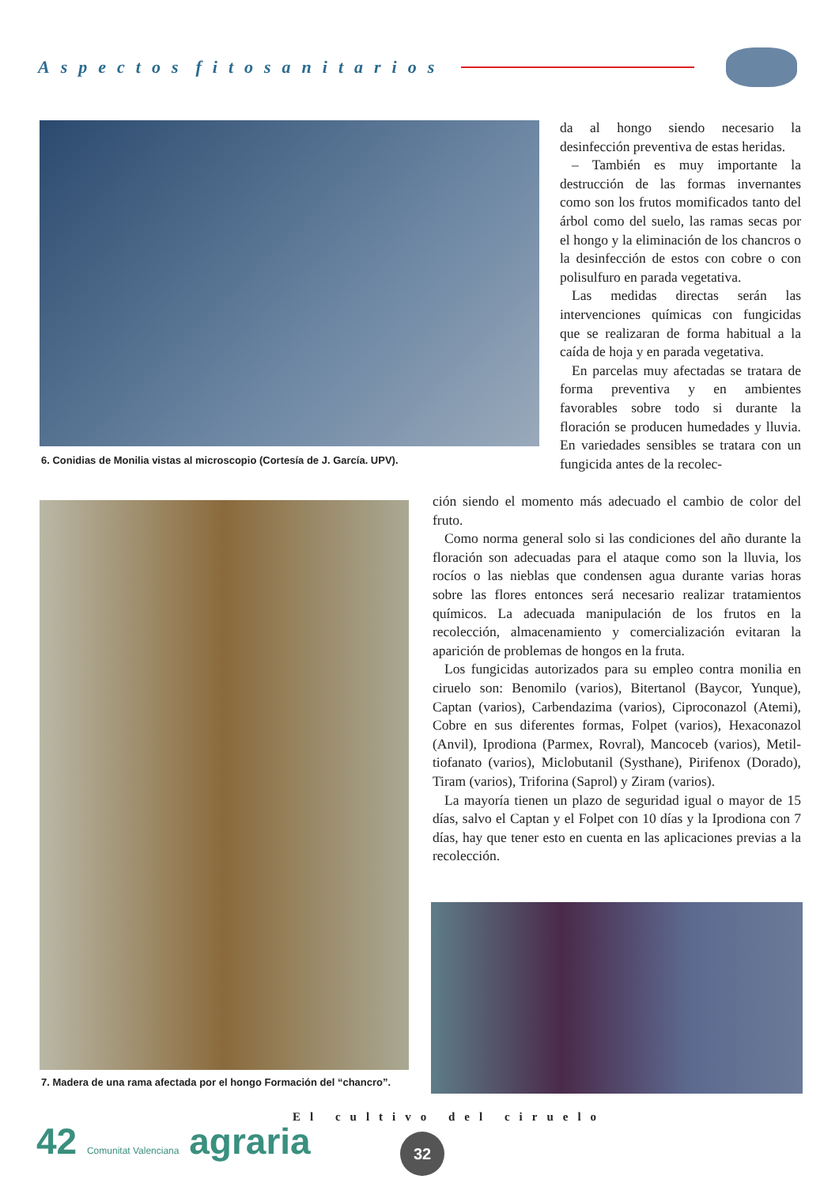Aspectos fitosanitarios
6. Conidias de Monilia vistas al microscopio (Cortesía de J. García. UPV).
da al hongo siendo necesario la desinfección preventiva de estas heridas.
– También es muy importante la destrucción de las formas invernantes como son los frutos momificados tanto del árbol como del suelo, las ramas secas por el hongo y la eliminación de los chancros o la desinfección de estos con cobre o con polisulfuro en parada vegetativa.
Las medidas directas serán las intervenciones químicas con fungicidas que se realizaran de forma habitual a la caída de hoja y en parada vegetativa.
En parcelas muy afectadas se tratara de forma preventiva y en ambientes favorables sobre todo si durante la floración se producen humedades y lluvia. En variedades sensibles se tratara con un fungicida antes de la recolec-
ción siendo el momento más adecuado el cambio de color del fruto.
Como norma general solo si las condiciones del año durante la floración son adecuadas para el ataque como son la lluvia, los rocíos o las nieblas que condensen agua durante varias horas sobre las flores entonces será necesario realizar tratamientos químicos. La adecuada manipulación de los frutos en la recolección, almacenamiento y comercialización evitaran la aparición de problemas de hongos en la fruta.
Los fungicidas autorizados para su empleo contra monilia en ciruelo son: Benomilo (varios), Bitertanol (Baycor, Yunque), Captan (varios), Carbendazima (varios), Ciproconazol (Atemi), Cobre en sus diferentes formas, Folpet (varios), Hexaconazol (Anvil), Iprodiona (Parmex, Rovral), Mancoceb (varios), Metil-tiofanato (varios), Miclobutanil (Systhane), Pirifenox (Dorado), Tiram (varios), Triforina (Saprol) y Ziram (varios).
La mayoría tienen un plazo de seguridad igual o mayor de 15 días, salvo el Captan y el Folpet con 10 días y la Iprodiona con 7 días, hay que tener esto en cuenta en las aplicaciones previas a la recolección.
7. Madera de una rama afectada por el hongo Formación del “chancro”.
El cultivo del ciruelo
42 Comunitat Valenciana agraria
32